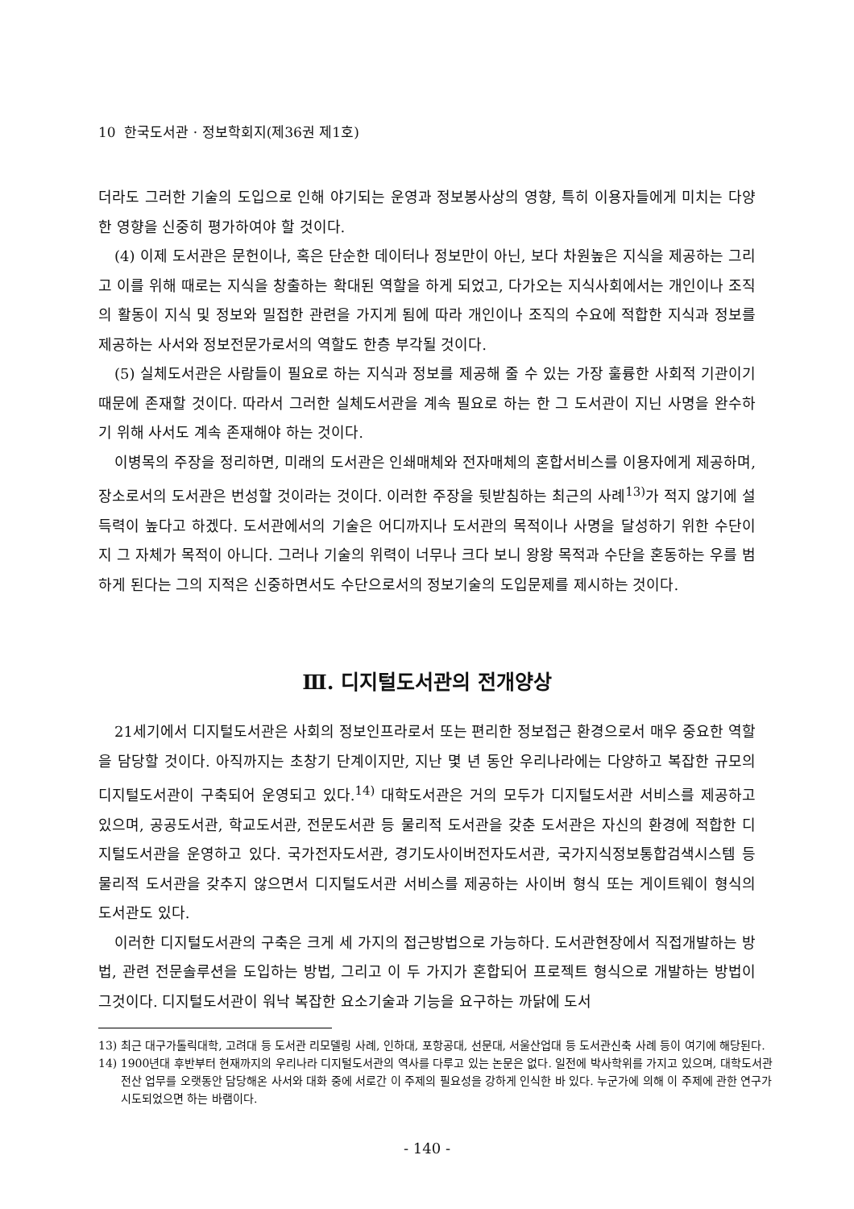10 한국도서관 · 정보학회지(제36권 제1호)
더라도 그러한 기술의 도입으로 인해 야기되는 운영과 정보봉사상의 영향, 특히 이용자들에게 미치는 다양한 영향을 신중히 평가하여야 할 것이다.
(4) 이제 도서관은 문헌이나, 혹은 단순한 데이터나 정보만이 아닌, 보다 차원높은 지식을 제공하는 그리고 이를 위해 때로는 지식을 창출하는 확대된 역할을 하게 되었고, 다가오는 지식사회에서는 개인이나 조직의 활동이 지식 및 정보와 밀접한 관련을 가지게 됨에 따라 개인이나 조직의 수요에 적합한 지식과 정보를 제공하는 사서와 정보전문가로서의 역할도 한층 부각될 것이다.
(5) 실체도서관은 사람들이 필요로 하는 지식과 정보를 제공해 줄 수 있는 가장 훌륭한 사회적 기관이기 때문에 존재할 것이다. 따라서 그러한 실체도서관을 계속 필요로 하는 한 그 도서관이 지닌 사명을 완수하기 위해 사서도 계속 존재해야 하는 것이다.
이병목의 주장을 정리하면, 미래의 도서관은 인쇄매체와 전자매체의 혼합서비스를 이용자에게 제공하며, 장소로서의 도서관은 번성할 것이라는 것이다. 이러한 주장을 뒷받침하는 최근의 사례<sup>13)</sup>가 적지 않기에 설득력이 높다고 하겠다. 도서관에서의 기술은 어디까지나 도서관의 목적이나 사명을 달성하기 위한 수단이지 그 자체가 목적이 아니다. 그러나 기술의 위력이 너무나 크다 보니 왕왕 목적과 수단을 혼동하는 우를 범하게 된다는 그의 지적은 신중하면서도 수단으로서의 정보기술의 도입문제를 제시하는 것이다.
Ⅲ. 디지털도서관의 전개양상
21세기에서 디지털도서관은 사회의 정보인프라로서 또는 편리한 정보접근 환경으로서 매우 중요한 역할을 담당할 것이다. 아직까지는 초창기 단계이지만, 지난 몇 년 동안 우리나라에는 다양하고 복잡한 규모의 디지털도서관이 구축되어 운영되고 있다.<sup>14)</sup> 대학도서관은 거의 모두가 디지털도서관 서비스를 제공하고 있으며, 공공도서관, 학교도서관, 전문도서관 등 물리적 도서관을 갖춘 도서관은 자신의 환경에 적합한 디지털도서관을 운영하고 있다. 국가전자도서관, 경기도사이버전자도서관, 국가지식정보통합검색시스템 등 물리적 도서관을 갖추지 않으면서 디지털도서관 서비스를 제공하는 사이버 형식 또는 게이트웨이 형식의 도서관도 있다.
이러한 디지털도서관의 구축은 크게 세 가지의 접근방법으로 가능하다. 도서관현장에서 직접개발하는 방법, 관련 전문솔루션을 도입하는 방법, 그리고 이 두 가지가 혼합되어 프로젝트 형식으로 개발하는 방법이 그것이다. 디지털도서관이 워낙 복잡한 요소기술과 기능을 요구하는 까닭에 도서
13) 최근 대구가톨릭대학, 고려대 등 도서관 리모델링 사례, 인하대, 포항공대, 선문대, 서울산업대 등 도서관신축 사례 등이 여기에 해당된다.
14) 1900년대 후반부터 현재까지의 우리나라 디지털도서관의 역사를 다루고 있는 논문은 없다. 일전에 박사학위를 가지고 있으며, 대학도서관 전산 업무를 오랫동안 담당해온 사서와 대화 중에 서로간 이 주제의 필요성을 강하게 인식한 바 있다. 누군가에 의해 이 주제에 관한 연구가 시도되었으면 하는 바램이다.
- 140 -